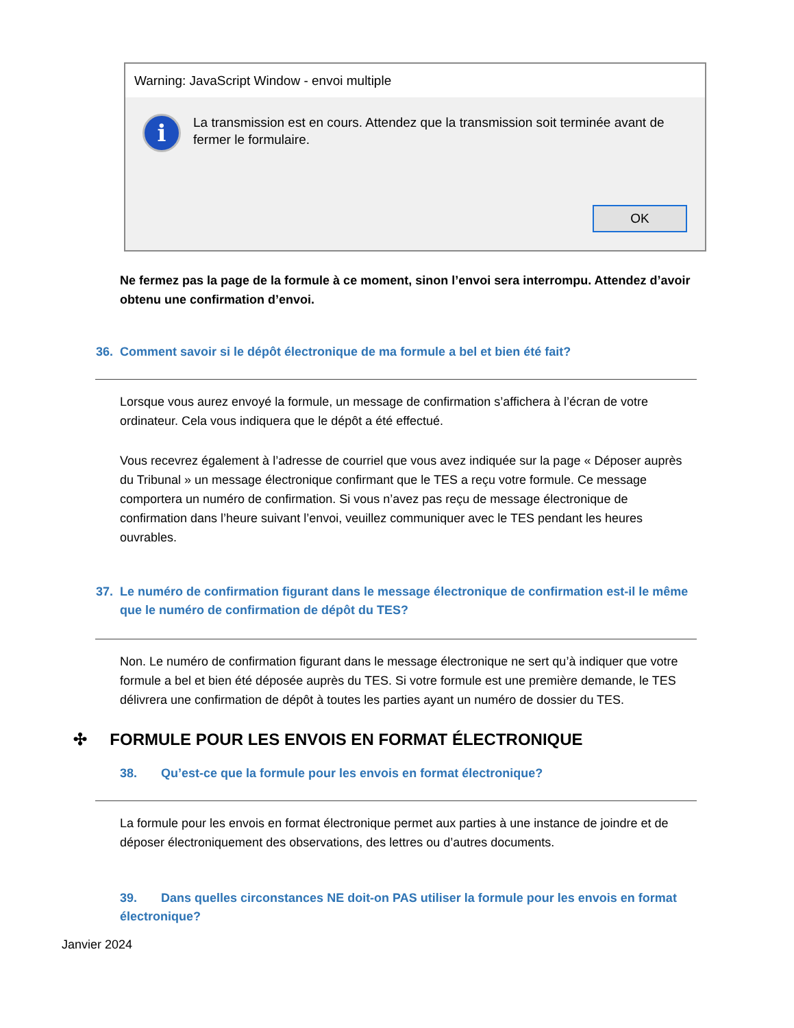Warning: JavaScript Window - envoi multiple
i
La transmission est en cours. Attendez que la transmission soit terminée avant de fermer le formulaire.
OK
Ne fermez pas la page de la formule à ce moment, sinon l’envoi sera interrompu. Attendez d’avoir obtenu une confirmation d’envoi.
36. Comment savoir si le dépôt électronique de ma formule a bel et bien été fait?
Lorsque vous aurez envoyé la formule, un message de confirmation s’affichera à l’écran de votre ordinateur. Cela vous indiquera que le dépôt a été effectué.
Vous recevrez également à l’adresse de courriel que vous avez indiquée sur la page « Déposer auprès du Tribunal » un message électronique confirmant que le TES a reçu votre formule. Ce message comportera un numéro de confirmation. Si vous n’avez pas reçu de message électronique de confirmation dans l’heure suivant l’envoi, veuillez communiquer avec le TES pendant les heures ouvrables.
37. Le numéro de confirmation figurant dans le message électronique de confirmation est-il le même que le numéro de confirmation de dépôt du TES?
Non. Le numéro de confirmation figurant dans le message électronique ne sert qu’à indiquer que votre formule a bel et bien été déposée auprès du TES. Si votre formule est une première demande, le TES délivrera une confirmation de dépôt à toutes les parties ayant un numéro de dossier du TES.
✣ FORMULE POUR LES ENVOIS EN FORMAT ÉLECTRONIQUE
38. Qu’est-ce que la formule pour les envois en format électronique?
La formule pour les envois en format électronique permet aux parties à une instance de joindre et de déposer électroniquement des observations, des lettres ou d’autres documents.
39. Dans quelles circonstances NE doit-on PAS utiliser la formule pour les envois en format électronique?
Janvier 2024